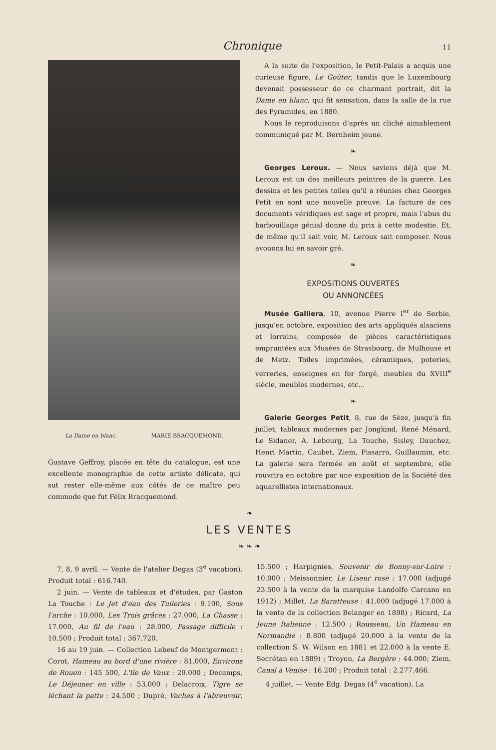Chronique 11
La Dame en blanc. MARIE BRACQUEMOND.
Gustave Geffroy, placée en tête du catalogue, est une excellente monographie de cette artiste délicate, qui sut rester elle-même aux côtés de ce maître peu commode que fut Félix Bracquemond.
A la suite de l'exposition, le Petit-Palais a acquis une curieuse figure, Le Goûter, tandis que le Luxembourg devenait possesseur de ce charmant portrait, dit la Dame en blanc, qui fit sensation, dans la salle de la rue des Pyramides, en 1880.
Nous le reproduisons d'après un cliché aimablement communiqué par M. Bernheim jeune.
❧
Georges Leroux. — Nous savions déjà que M. Leroux est un des meilleurs peintres de la guerre. Les dessins et les petites toiles qu'il a réunies chez Georges Petit en sont une nouvelle preuve. La facture de ces documents véridiques est sage et propre, mais l'abus du barbouillage génial donne du prix à cette modestie. Et, de même qu'il sait voir, M. Leroux sait composer. Nous avouons lui en savoir gré.
❧
EXPOSITIONS OUVERTES
OU ANNONCÉES
Musée Galliera, 10, avenue Pierre I<sup>er</sup> de Serbie, jusqu'en octobre, exposition des arts appliqués alsaciens et lorrains, composée de pièces caractéristiques empruntées aux Musées de Strasbourg, de Mulhouse et de Metz. Toiles imprimées, céramiques, poteries, verreries, enseignes en fer forgé, meubles du XVIII<sup>e</sup> siècle, meubles modernes, etc...
❧
Galerie Georges Petit, 8, rue de Sèze, jusqu'à fin juillet, tableaux modernes par Jongkind, René Ménard, Le Sidaner, A. Lebourg, La Touche, Sisley, Dauchez, Henri Martin, Caubet, Ziem, Pissarro, Guillaumin, etc. La galerie sera fermée en août et septembre, elle rouvrira en octobre par une exposition de la Société des aquarellistes internationaux.
❧
LES VENTES
❧ ❧ ❧
7, 8, 9 avril. — Vente de l'atelier Degas (3<sup>e</sup> vacation). Produit total : 616.740.
2 juin. — Vente de tableaux et d'études, par Gaston La Touche : Le Jet d'eau des Tuileries : 9.100, Sous l'arche : 10.000, Les Trois grâces : 27.000, La Chasse : 17.000, Au fil de l'eau : 28.000, Passage difficile : 10.500 ; Produit total : 367.720.
16 au 19 juin. — Collection Lebeuf de Montgermont : Corot, Hameau au bord d'une rivière : 81.000, Environs de Rouen : 145 500, L'Ile de Vaux : 29.000 ; Decamps, Le Déjeuner en ville : 53.000 ; Delacroix, Tigre se léchant la patte : 24.500 ; Dupré, Vaches à l'abreuvoir, 15.500 ; Harpignies, Souvenir de Bonny-sur-Loire : 10.000 ; Meissonnier, Le Liseur rose : 17.000 (adjugé 23.500 à la vente de la marquise Landolfo Carcano en 1912) ; Millet, La Baratteuse : 41.000 (adjugé 17.000 à la vente de la collection Belanger en 1898) ; Ricard, La Jeune Italienne : 12.500 ; Rousseau, Un Hameau en Normandie : 8.800 (adjugé 20.000 à la vente de la collection S. W. Wilson en 1881 et 22.000 à la vente E. Secrétan en 1889) ; Troyon, La Bergère : 44.000; Ziem, Canal à Venise : 16.200 ; Produit total : 2.277.466.
4 juillet. — Vente Edg. Degas (4<sup>e</sup> vacation). La